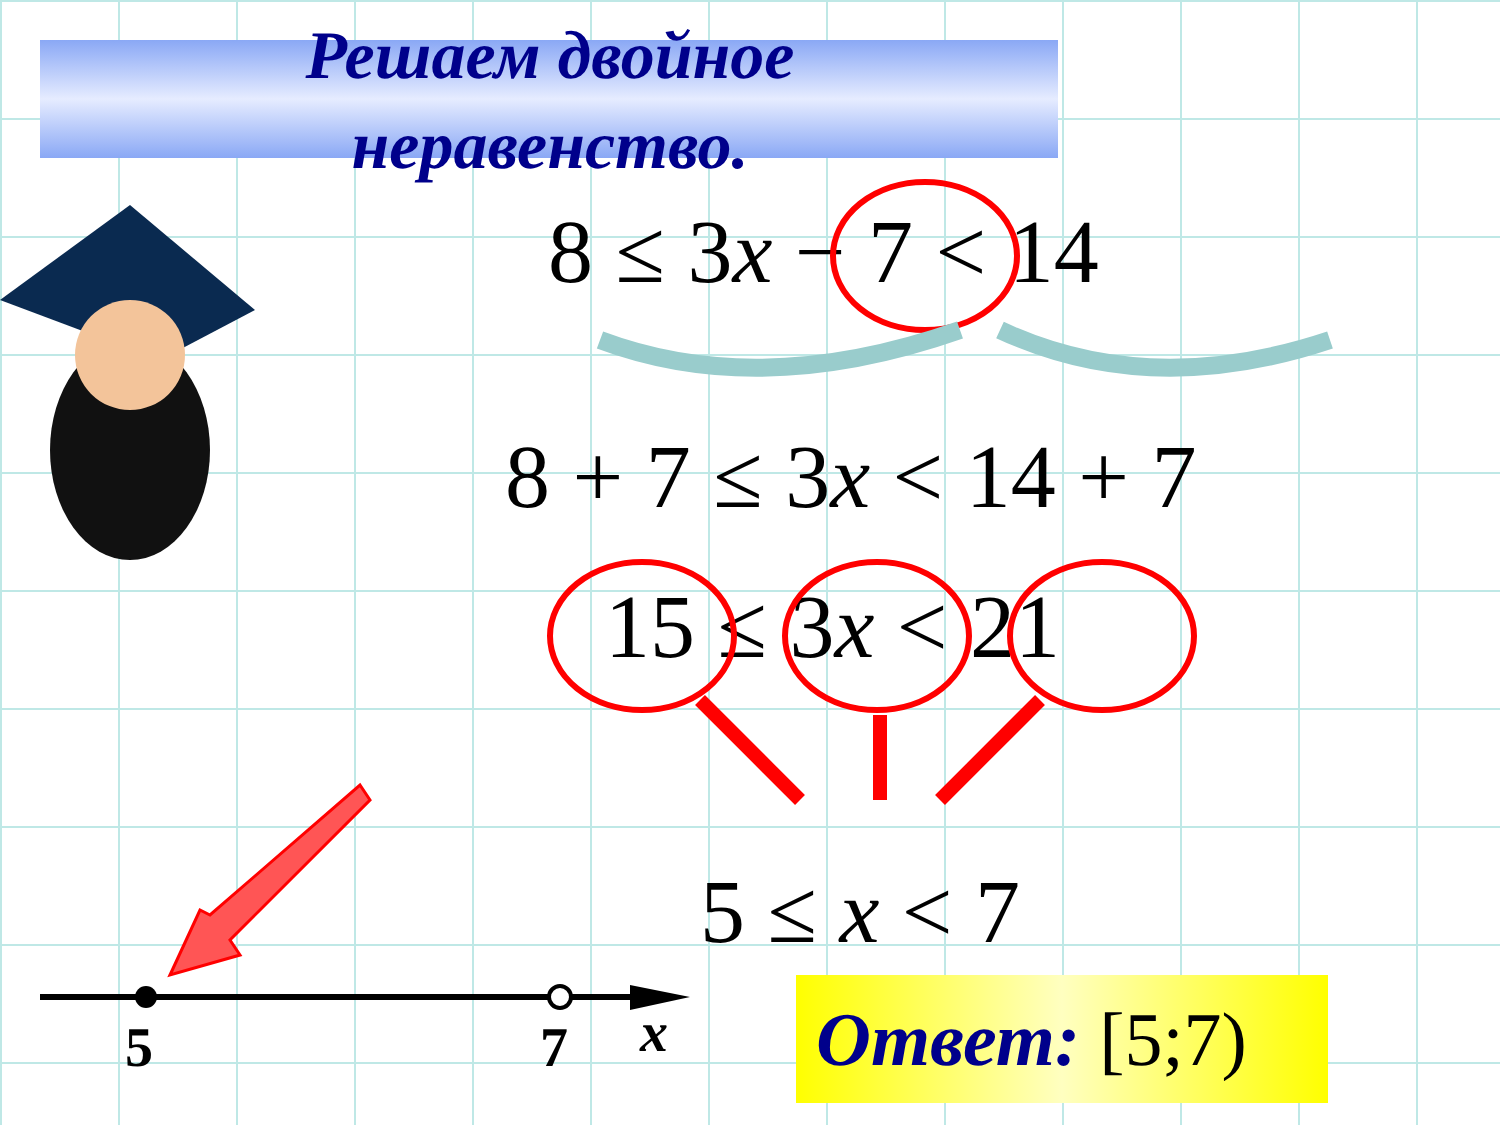Решаем двойное
неравенство.
8 ≤ 3x − 7 < 14
8 + 7 ≤ 3x < 14 + 7
15 ≤ 3x < 21
5 ≤ x < 7
5 7 x
Ответ: [5;7)